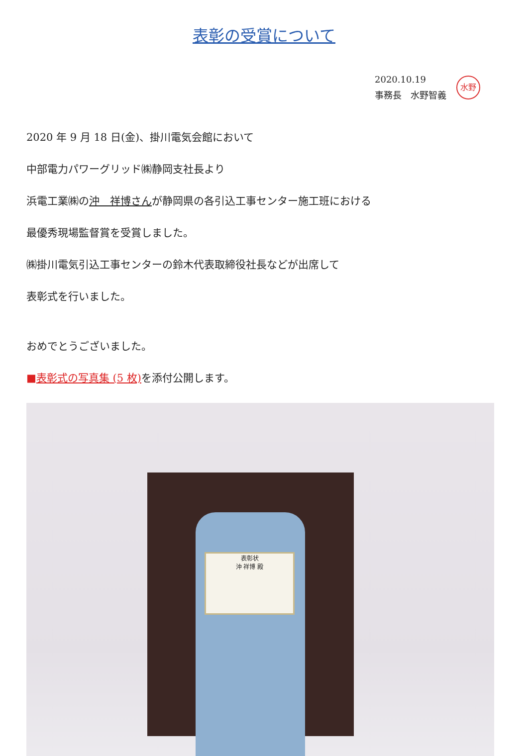表彰の受賞について
2020.10.19
事務長　水野智義
水野
2020 年 9 月 18 日(金)、掛川電気会館において
中部電力パワーグリッド㈱静岡支社長より
浜電工業㈱の沖　祥博さんが静岡県の各引込工事センター施工班における
最優秀現場監督賞を受賞しました。
㈱掛川電気引込工事センターの鈴木代表取締役社長などが出席して
表彰式を行いました。
おめでとうございました。
■表彰式の写真集 (5 枚) を添付公開します。
表彰状
沖 祥博 殿